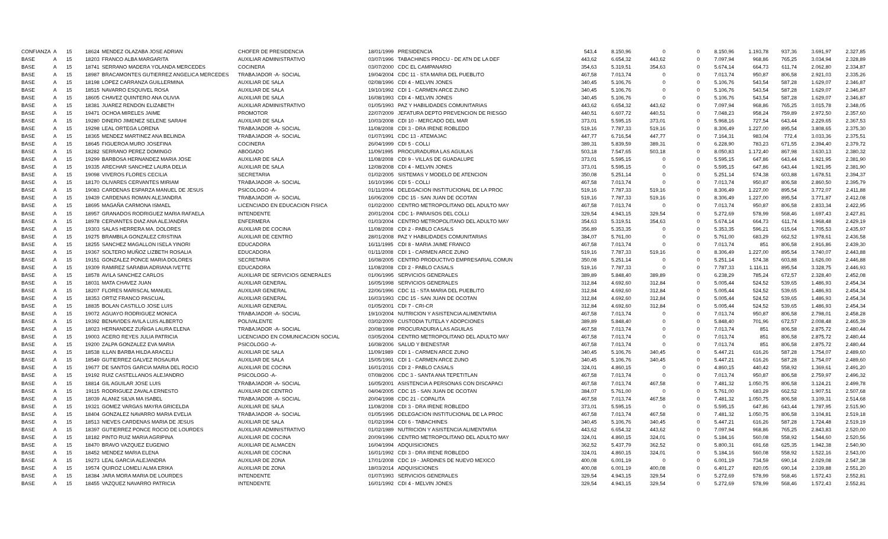| CONFIANZA | A | 15 | 18624 | MENDEZ OLAZABA JOSE ADRIAN | CHOFER DE PRESIDENCIA | 18/01/1999 | PRESIDENCIA | 543,4 | 8.150,96 | 0 | 0 | 8.150,96 | 1.193,78 | 937,36 | 3.691,97 | 2.327,85 |
| BASE | A | 15 | 18203 | FRANCO ALBA MARGARITA | AUXILIAR ADMINISTRATIVO | 03/07/1996 | TABACHINES PROCU - DE ATN DE LA DEF | 443,62 | 6.654,32 | 443,62 | 0 | 7.097,94 | 968,86 | 765,25 | 3.034,94 | 2.328,89 |
| BASE | A | 15 | 18741 | SERRANO MADERA YOLANDA MERCEDES | COCINERA | 03/07/2000 | CDC EL CAMPANARIO | 354,63 | 5.319,51 | 354,63 | 0 | 5.674,14 | 664,73 | 611,74 | 2.062,80 | 2.334,87 |
| BASE | A | 15 | 18987 | BRACAMONTES GUTIERREZ ANGELICA MERCEDES | TRABAJADOR -A- SOCIAL | 19/04/2004 | CDC 11 - STA MARIA DEL PUEBLITO | 467,58 | 7.013,74 | 0 | 0 | 7.013,74 | 950,87 | 806,58 | 2.921,03 | 2.335,26 |
| BASE | A | 15 | 18198 | LOPEZ CARRANZA GUILLERMINA | AUXILIAR DE SALA | 02/08/1996 | CDI 4 - MELVIN JONES | 340,45 | 5.106,76 | 0 | 0 | 5.106,76 | 543,54 | 587,28 | 1.629,07 | 2.346,87 |
| BASE | A | 15 | 18515 | NAVARRO ESQUIVEL ROSA | AUXILIAR DE SALA | 19/10/1992 | CDI 1 - CARMEN ARCE ZUNO | 340,45 | 5.106,76 | 0 | 0 | 5.106,76 | 543,54 | 587,28 | 1.629,07 | 2.346,87 |
| BASE | A | 15 | 18605 | CHAVEZ QUINTERO ANA OLIVIA | AUXILIAR DE SALA | 16/08/1993 | CDI 4 - MELVIN JONES | 340,45 | 5.106,76 | 0 | 0 | 5.106,76 | 543,54 | 587,28 | 1.629,07 | 2.346,87 |
| BASE | A | 15 | 18381 | JUAREZ RENDON ELIZABETH | AUXILIAR ADMINISTRATIVO | 01/05/1993 | PAZ Y HABILIDADES COMUNITARIAS | 443,62 | 6.654,32 | 443,62 | 0 | 7.097,94 | 968,86 | 765,25 | 3.015,78 | 2.348,05 |
| BASE | A | 15 | 19471 | OCHOA MIRELES JAIME | PROMOTOR | 22/07/2009 | JEFATURA DEPTO PREVENCION DE RIESGO | 440,51 | 6.607,72 | 440,51 | 0 | 7.048,23 | 958,24 | 759,89 | 2.972,50 | 2.357,60 |
| BASE | A | 15 | 19280 | DINERO JIMENEZ SELENE SARAHI | AUXILIAR DE SALA | 10/03/2008 | CDI 10 - MERCADO DEL MAR | 373,01 | 5.595,15 | 373,01 | 0 | 5.968,16 | 727,54 | 643,44 | 2.229,65 | 2.367,53 |
| BASE | A | 15 | 19298 | LEAL ORTEGA LORENA | TRABAJADOR -A- SOCIAL | 11/08/2008 | CDI 3 - DRA IRENE ROBLEDO | 519,16 | 7.787,33 | 519,16 | 0 | 8.306,49 | 1.227,00 | 895,54 | 3.808,65 | 2.375,30 |
| BASE | A | 15 | 18365 | MENDEZ MARTINEZ ANA BELINDA | TRABAJADOR -A- SOCIAL | 01/07/1991 | CDC 13 - ATEMAJAC | 447,77 | 6.716,54 | 447,77 | 0 | 7.164,31 | 983,04 | 772,4 | 3.033,36 | 2.375,51 |
| BASE | A | 15 | 18645 | FIGUEROA MURO JOSEFINA | COCINERA | 26/04/1999 | CDI 5 - COLLI | 389,31 | 5.839,59 | 389,31 | 0 | 6.228,90 | 783,23 | 671,55 | 2.394,40 | 2.379,72 |
| BASE | A | 15 | 18282 | SERRANO PEREZ DOMINGO | ABOGADO | 11/09/1995 | PROCURADURIA LAS AGUILAS | 503,18 | 7.547,65 | 503,18 | 0 | 8.050,83 | 1.172,40 | 867,98 | 3.630,13 | 2.380,32 |
| BASE | A | 15 | 19299 | BARBOSA HERNANDEZ MARIA JOSE | AUXILIAR DE SALA | 11/08/2008 | CDI 9 - VILLAS DE GUADALUPE | 373,01 | 5.595,15 | 0 | 0 | 5.595,15 | 647,86 | 643,44 | 1.921,95 | 2.381,90 |
| BASE | A | 15 | 19335 | ARECHAR SANCHEZ LAURA DELIA | AUXILIAR DE SALA | 12/08/2008 | CDI 4 - MELVIN JONES | 373,01 | 5.595,15 | 0 | 0 | 5.595,15 | 647,86 | 643,44 | 1.921,95 | 2.381,90 |
| BASE | A | 15 | 19098 | VIVEROS FLORES CECILIA | SECRETARIA | 01/02/2005 | SISTEMAS Y MODELO DE ATENCION | 350,08 | 5.251,14 | 0 | 0 | 5.251,14 | 574,38 | 603,88 | 1.678,51 | 2.394,37 |
| BASE | A | 15 | 18170 | OLIVARES CERVANTES MIRIAM | TRABAJADOR -A- SOCIAL | 16/10/1996 | CDI 5 - COLLI | 467,58 | 7.013,74 | 0 | 0 | 7.013,74 | 950,87 | 806,58 | 2.860,50 | 2.395,79 |
| BASE | A | 15 | 19083 | CARDENAS ESPARZA MANUEL DE JESUS | PSICOLOGO -A- | 01/11/2004 | DELEGACION INSTITUCIONAL DE LA PROC | 519,16 | 7.787,33 | 519,16 | 0 | 8.306,49 | 1.227,00 | 895,54 | 3.772,07 | 2.411,88 |
| BASE | A | 15 | 19439 | CARDENAS ROMAN ALEJANDRA | TRABAJADOR -A- SOCIAL | 16/06/2009 | CDC 15 - SAN JUAN DE OCOTAN | 519,16 | 7.787,33 | 519,16 | 0 | 8.306,49 | 1.227,00 | 895,54 | 3.771,87 | 2.412,08 |
| BASE | A | 15 | 18695 | MAGAÑA CARMONA ISMAEL | LICENCIADO EN EDUCACION FISICA | 01/02/2000 | CENTRO METROPOLITANO DEL ADULTO MAY | 467,58 | 7.013,74 | 0 | 0 | 7.013,74 | 950,87 | 806,58 | 2.833,34 | 2.422,95 |
| BASE | A | 15 | 18957 | GRANADOS RODRIGUEZ MARIA RAFAELA | INTENDENTE | 20/01/2004 | CDC 1- PARAISOS DEL COLLI | 329,54 | 4.943,15 | 329,54 | 0 | 5.272,69 | 578,99 | 568,46 | 1.697,43 | 2.427,81 |
| BASE | A | 15 | 18978 | CERVANTES DIAZ ANA ALEJANDRA | ENFERMERA | 01/03/2004 | CENTRO METROPOLITANO DEL ADULTO MAY | 354,63 | 5.319,51 | 354,63 | 0 | 5.674,14 | 664,73 | 611,74 | 1.968,48 | 2.429,19 |
| BASE | A | 15 | 19303 | SALAS HERRERA MA. DOLORES | AUXILIAR DE COCINA | 11/08/2008 | CDI 2 - PABLO CASALS | 356,89 | 5.353,35 | 0 | 0 | 5.353,35 | 596,21 | 615,64 | 1.705,53 | 2.435,97 |
| BASE | A | 15 | 19275 | BRAMBILA GONZALEZ CRISTINA | AUXILIAR DE CENTRO | 28/01/2008 | PAZ Y HABILIDADES COMUNITARIAS | 384,07 | 5.761,00 | 0 | 0 | 5.761,00 | 683,29 | 662,52 | 1.978,61 | 2.436,58 |
| BASE | A | 15 | 18255 | SANCHEZ MAGALLON ISELA YINORI | EDUCADORA | 16/11/1995 | CDI 8 - MARIA JAIME FRANCO | 467,58 | 7.013,74 | 0 | 0 | 7.013,74 | 851 | 806,58 | 2.916,86 | 2.439,30 |
| BASE | A | 15 | 19367 | SOLTERO MUÑOZ LIZBETH ROSALIA | EDUCADORA | 01/11/2008 | CDI 1 - CARMEN ARCE ZUNO | 519,16 | 7.787,33 | 519,16 | 0 | 8.306,49 | 1.227,00 | 895,54 | 3.740,07 | 2.443,88 |
| BASE | A | 15 | 19151 | GONZALEZ PONCE MARIA DOLORES | SECRETARIA | 16/08/2005 | CENTRO PRODUCTIVO EMPRESARIAL COMUN | 350,08 | 5.251,14 | 0 | 0 | 5.251,14 | 574,38 | 603,88 | 1.626,00 | 2.446,88 |
| BASE | A | 15 | 19309 | RAMIREZ SARABIA ADRIANA IVETTE | EDUCADORA | 11/08/2008 | CDI 2 - PABLO CASALS | 519,16 | 7.787,33 | 0 | 0 | 7.787,33 | 1.116,11 | 895,54 | 3.328,75 | 2.446,93 |
| BASE | A | 15 | 18578 | AVILA SANCHEZ CARLOS | AUXILIAR DE SERVICIOS GENERALES | 01/06/1995 | SERVICIOS GENERALES | 389,89 | 5.848,40 | 389,89 | 0 | 6.238,29 | 785,24 | 672,57 | 2.328,40 | 2.452,08 |
| BASE | A | 15 | 18031 | MATA CHAVEZ JUAN | AUXILIAR GENERAL | 16/05/1998 | SERVICIOS GENERALES | 312,84 | 4.692,60 | 312,84 | 0 | 5.005,44 | 524,52 | 539,65 | 1.486,93 | 2.454,34 |
| BASE | A | 15 | 18207 | FLORES MARISCAL MANUEL | AUXILIAR GENERAL | 22/06/1996 | CDC 11 - STA MARIA DEL PUEBLITO | 312,84 | 4.692,60 | 312,84 | 0 | 5.005,44 | 524,52 | 539,65 | 1.486,93 | 2.454,34 |
| BASE | A | 15 | 18353 | ORTIZ FRANCO PASCUAL | AUXILIAR GENERAL | 16/03/1993 | CDC 15 - SAN JUAN DE OCOTAN | 312,84 | 4.692,60 | 312,84 | 0 | 5.005,44 | 524,52 | 539,65 | 1.486,93 | 2.454,34 |
| BASE | A | 15 | 18835 | BOLAN CASTILLO JOSE LUIS | AUXILIAR GENERAL | 01/05/2001 | CDI 7 - CRI-CR | 312,84 | 4.692,60 | 312,84 | 0 | 5.005,44 | 524,52 | 539,65 | 1.486,93 | 2.454,34 |
| BASE | A | 15 | 19072 | AGUAYO RODRIGUEZ MONICA | TRABAJADOR -A- SOCIAL | 19/10/2004 | NUTRICION Y ASISTENCIA ALIMENTARIA | 467,58 | 7.013,74 | 0 | 0 | 7.013,74 | 950,87 | 806,58 | 2.798,01 | 2.458,28 |
| BASE | A | 15 | 19392 | BENAVIDES AVILA LUIS ALBERTO | POLIVALENTE | 03/02/2009 | CUSTODIA TUTELA Y ADOPCIONES | 389,89 | 5.848,40 | 0 | 0 | 5.848,40 | 701,96 | 672,57 | 2.008,48 | 2.465,39 |
| BASE | A | 15 | 18023 | HERNANDEZ ZUÑIGA LAURA ELENA | TRABAJADOR -A- SOCIAL | 20/08/1998 | PROCURADURIA LAS AGUILAS | 467,58 | 7.013,74 | 0 | 0 | 7.013,74 | 851 | 806,58 | 2.875,72 | 2.480,44 |
| BASE | A | 15 | 19003 | ACERO REYES JULIA PATRICIA | LICENCIADO EN COMUNICACION SOCIAL | 03/05/2004 | CENTRO METROPOLITANO DEL ADULTO MAY | 467,58 | 7.013,74 | 0 | 0 | 7.013,74 | 851 | 806,58 | 2.875,72 | 2.480,44 |
| BASE | A | 15 | 19200 | ZALPA GONZALEZ EVA MARIA | PSICOLOGO -A- | 16/08/2006 | SALUD Y BIENESTAR | 467,58 | 7.013,74 | 0 | 0 | 7.013,74 | 851 | 806,58 | 2.875,72 | 2.480,44 |
| BASE | A | 15 | 18538 | ILLAN BARBA HILDA ARACELI | AUXILIAR DE SALA | 11/09/1989 | CDI 1 - CARMEN ARCE ZUNO | 340,45 | 5.106,76 | 340,45 | 0 | 5.447,21 | 616,26 | 587,28 | 1.754,07 | 2.489,60 |
| BASE | A | 15 | 18549 | GUTIERREZ GALVEZ ROSAURA | AUXILIAR DE SALA | 15/05/1991 | CDI 1 - CARMEN ARCE ZUNO | 340,45 | 5.106,76 | 340,45 | 0 | 5.447,21 | 616,26 | 587,28 | 1.754,07 | 2.489,60 |
| BASE | A | 15 | 19677 | DE SANTOS GARCIA MARIA DEL ROCIO | AUXILIAR DE COCINA | 16/01/2016 | CDI 2 - PABLO CASALS | 324,01 | 4.860,15 | 0 | 0 | 4.860,15 | 440,42 | 558,92 | 1.369,61 | 2.491,20 |
| BASE | A | 15 | 19192 | RUIZ CASTELLANOS ALEJANDRO | PSICOLOGO -A- | 07/08/2006 | CDC 3 - SANTA ANA TEPETITLAN | 467,58 | 7.013,74 | 0 | 0 | 7.013,74 | 950,87 | 806,58 | 2.759,97 | 2.496,32 |
| BASE | A | 15 | 18814 | GIL AGUILAR JOSE LUIS | TRABAJADOR -A- SOCIAL | 16/05/2001 | ASISTENCIA A PERSONAS CON DISCAPACI | 467,58 | 7.013,74 | 467,58 | 0 | 7.481,32 | 1.050,75 | 806,58 | 3.124,21 | 2.499,78 |
| BASE | A | 15 | 19115 | RODRIGUEZ ZAVALA ERNESTO | AUXILIAR DE CENTRO | 04/04/2005 | CDC 15 - SAN JUAN DE OCOTAN | 384,07 | 5.761,00 | 0 | 0 | 5.761,00 | 683,29 | 662,52 | 1.907,51 | 2.507,68 |
| BASE | A | 15 | 18039 | ALANIZ SILVA MA ISABEL | TRABAJADOR -A- SOCIAL | 20/04/1998 | CDC 21 - COPALITA | 467,58 | 7.013,74 | 467,58 | 0 | 7.481,32 | 1.050,75 | 806,58 | 3.109,31 | 2.514,68 |
| BASE | A | 15 | 19321 | GOMEZ VARGAS MAYRA GRICELDA | AUXILIAR DE SALA | 11/08/2008 | CDI 3 - DRA IRENE ROBLEDO | 373,01 | 5.595,15 | 0 | 0 | 5.595,15 | 647,86 | 643,44 | 1.787,95 | 2.515,90 |
| BASE | A | 15 | 18404 | GONZALEZ NAVARRO MARIA EVELIA | TRABAJADOR -A- SOCIAL | 01/05/1995 | DELEGACION INSTITUCIONAL DE LA PROC | 467,58 | 7.013,74 | 467,58 | 0 | 7.481,32 | 1.050,75 | 806,58 | 3.104,81 | 2.519,18 |
| BASE | A | 15 | 18513 | NIEVES CARDENAS MARIA DE JESUS | AUXILIAR DE SALA | 01/02/1994 | CDI 6 - TABACHINES | 340,45 | 5.106,76 | 340,45 | 0 | 5.447,21 | 616,26 | 587,28 | 1.724,48 | 2.519,19 |
| BASE | A | 15 | 18397 | GUTIERREZ PONCE ROCIO DE LOURDES | AUXILIAR ADMINISTRATIVO | 01/02/1989 | NUTRICION Y ASISTENCIA ALIMENTARIA | 443,62 | 6.654,32 | 443,62 | 0 | 7.097,94 | 968,86 | 765,25 | 2.843,83 | 2.520,00 |
| BASE | A | 15 | 18182 | PINTO RUIZ MARIA AGRIPINA | AUXILIAR DE COCINA | 20/09/1996 | CENTRO METROPOLITANO DEL ADULTO MAY | 324,01 | 4.860,15 | 324,01 | 0 | 5.184,16 | 560,08 | 558,92 | 1.544,60 | 2.520,56 |
| BASE | A | 15 | 18470 | BRAVO VAZQUEZ EUGENIO | AUXILIAR DE ALMACEN | 16/04/1994 | ADQUISICIONES | 362,52 | 5.437,79 | 362,52 | 0 | 5.800,31 | 691,68 | 625,35 | 1.942,38 | 2.540,90 |
| BASE | A | 15 | 18452 | MENDEZ MARIA ELENA | AUXILIAR DE COCINA | 16/01/1992 | CDI 3 - DRA IRENE ROBLEDO | 324,01 | 4.860,15 | 324,01 | 0 | 5.184,16 | 560,08 | 558,92 | 1.522,16 | 2.543,00 |
| BASE | A | 15 | 19273 | LEAL GARCIA ALEJANDRA | AUXILIAR DE ZONA | 17/01/2008 | CDC 19 - JARDINES DE NUEVO MEXICO | 400,08 | 6.001,19 | 0 | 0 | 6.001,19 | 734,59 | 690,14 | 2.029,08 | 2.547,38 |
| BASE | A | 15 | 19574 | QUIROZ LOMELI ALMA ERIKA | AUXILIAR DE ZONA | 18/03/2014 | ADQUISICIONES | 400,08 | 6.001,19 | 400,08 | 0 | 6.401,27 | 820,05 | 690,14 | 2.339,88 | 2.551,20 |
| BASE | A | 15 | 18384 | JARA MORA MARIA DE LOURDES | INTENDENTE | 01/07/1993 | SERVICIOS GENERALES | 329,54 | 4.943,15 | 329,54 | 0 | 5.272,69 | 578,99 | 568,46 | 1.572,43 | 2.552,81 |
| BASE | A | 15 | 18455 | VAZQUEZ NAVARRO PATRICIA | INTENDENTE | 16/01/1992 | CDI 4 - MELVIN JONES | 329,54 | 4.943,15 | 329,54 | 0 | 5.272,69 | 578,99 | 568,46 | 1.572,43 | 2.552,81 |